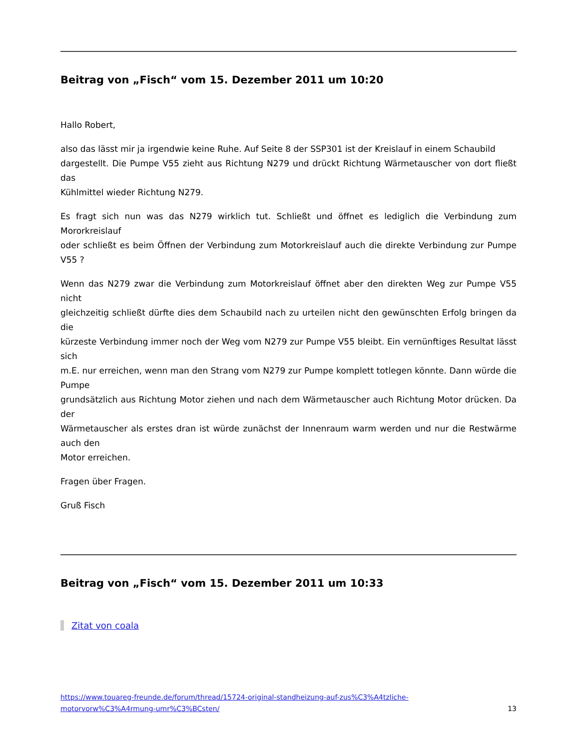Beitrag von „Fisch“ vom 15. Dezember 2011 um 10:20
Hallo Robert,
also das lässt mir ja irgendwie keine Ruhe. Auf Seite 8 der SSP301 ist der Kreislauf in einem Schaubild
dargestellt. Die Pumpe V55 zieht aus Richtung N279 und drückt Richtung Wärmetauscher von dort fließt das
Kühlmittel wieder Richtung N279.
Es fragt sich nun was das N279 wirklich tut. Schließt und öffnet es lediglich die Verbindung zum Mororkreislauf
oder schließt es beim Öffnen der Verbindung zum Motorkreislauf auch die direkte Verbindung zur Pumpe V55 ?
Wenn das N279 zwar die Verbindung zum Motorkreislauf öffnet aber den direkten Weg zur Pumpe V55 nicht
gleichzeitig schließt dürfte dies dem Schaubild nach zu urteilen nicht den gewünschten Erfolg bringen da die
kürzeste Verbindung immer noch der Weg vom N279 zur Pumpe V55 bleibt. Ein vernünftiges Resultat lässt sich
m.E. nur erreichen, wenn man den Strang vom N279 zur Pumpe komplett totlegen könnte. Dann würde die Pumpe
grundsätzlich aus Richtung Motor ziehen und nach dem Wärmetauscher auch Richtung Motor drücken. Da der
Wärmetauscher als erstes dran ist würde zunächst der Innenraum warm werden und nur die Restwärme auch den
Motor erreichen.
Fragen über Fragen.
Gruß Fisch
Beitrag von „Fisch“ vom 15. Dezember 2011 um 10:33
Zitat von coala
https://www.touareg-freunde.de/forum/thread/15724-original-standheizung-auf-zus%C3%A4tzliche-
motorvorw%C3%A4rmung-umr%C3%BCsten/ 13